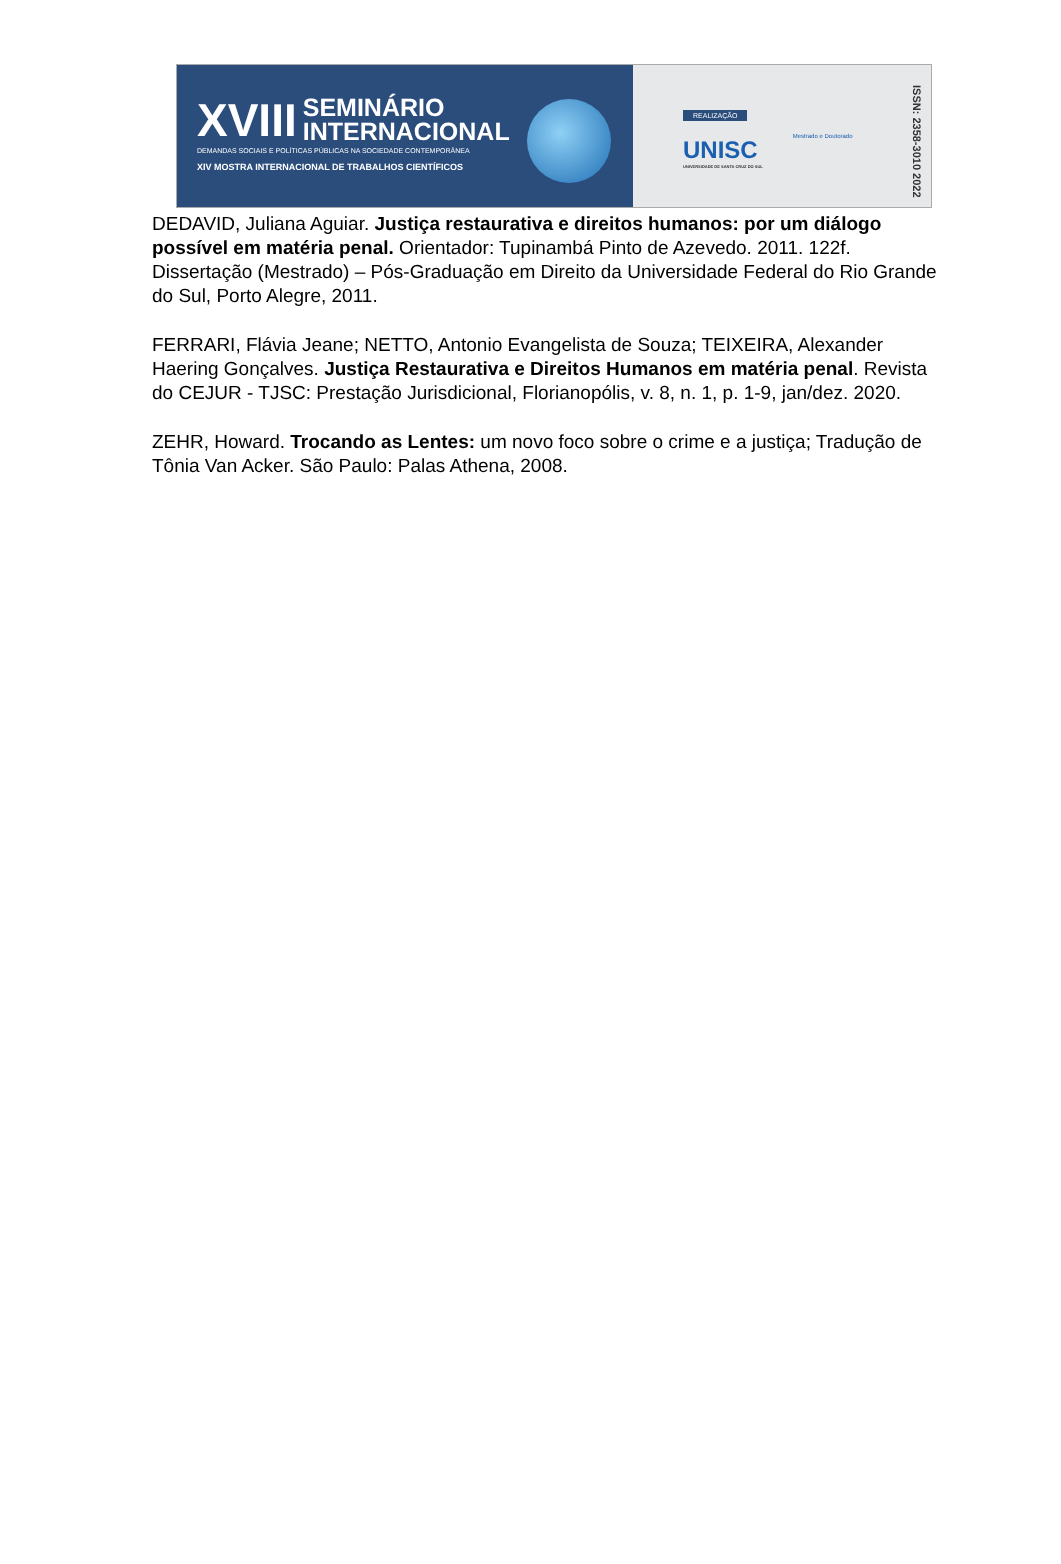XVIII
SEMINÁRIO
INTERNACIONAL
DEMANDAS SOCIAIS E POLÍTICAS PÚBLICAS NA SOCIEDADE CONTEMPORÂNEA
XIV MOSTRA INTERNACIONAL DE TRABALHOS CIENTÍFICOS
REALIZAÇÃO
UNISC
UNIVERSIDADE DE SANTA CRUZ DO SUL
Mestrado e Doutorado
ISSN: 2358-3010 2022
DEDAVID, Juliana Aguiar. Justiça restaurativa e direitos humanos: por um diálogo possível em matéria penal. Orientador: Tupinambá Pinto de Azevedo. 2011. 122f. Dissertação (Mestrado) – Pós-Graduação em Direito da Universidade Federal do Rio Grande do Sul, Porto Alegre, 2011.
FERRARI, Flávia Jeane; NETTO, Antonio Evangelista de Souza; TEIXEIRA, Alexander Haering Gonçalves. Justiça Restaurativa e Direitos Humanos em matéria penal. Revista do CEJUR - TJSC: Prestação Jurisdicional, Florianopólis, v. 8, n. 1, p. 1-9, jan/dez. 2020.
ZEHR, Howard. Trocando as Lentes: um novo foco sobre o crime e a justiça; Tradução de Tônia Van Acker. São Paulo: Palas Athena, 2008.